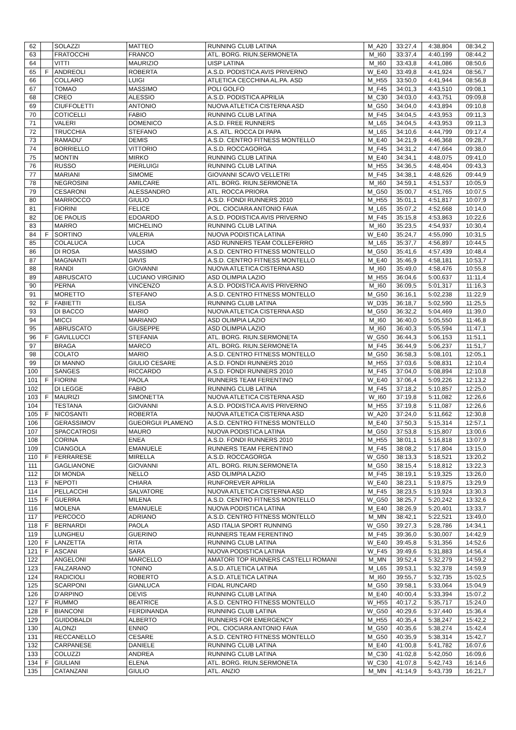| 62 | | SOLAZZI | MATTEO | RUNNING CLUB LATINA | M_A20 | 33:27,4 | 4:38,804 | 08:34,2 |
| 63 | | FRATOCCHI | FRANCO | ATL. BORG. RIUN.SERMONETA | M_I60 | 33:37,4 | 4:40,199 | 08:44,2 |
| 64 | | VITTI | MAURIZIO | UISP LATINA | M_I60 | 33:43,8 | 4:41,086 | 08:50,6 |
| 65 | F | ANDREOLI | ROBERTA | A.S.D. PODISTICA AVIS PRIVERNO | W_E40 | 33:49,8 | 4:41,924 | 08:56,7 |
| 66 | | COLLARO | LUIGI | ATLETICA CECCHINA AL.PA. ASD | M_H55 | 33:50,0 | 4:41,944 | 08:56,8 |
| 67 | | TOMAO | MASSIMO | POLI GOLFO | M_F45 | 34:01,3 | 4:43,510 | 09:08,1 |
| 68 | | CREO | ALESSIO | A.S.D. PODISTICA APRILIA | M_C30 | 34:03,0 | 4:43,751 | 09:09,8 |
| 69 | | CIUFFOLETTI | ANTONIO | NUOVA ATLETICA CISTERNA ASD | M_G50 | 34:04,0 | 4:43,894 | 09:10,8 |
| 70 | | COTICELLI | FABIO | RUNNING CLUB LATINA | M_F45 | 34:04,5 | 4:43,953 | 09:11,3 |
| 71 | | VALERI | DOMENICO | A.S.D. FREE RUNNERS | M_L65 | 34:04,5 | 4:43,953 | 09:11,3 |
| 72 | | TRUCCHIA | STEFANO | A.S. ATL. ROCCA DI PAPA | M_L65 | 34:10,6 | 4:44,799 | 09:17,4 |
| 73 | | RAMADU' | DEMIS | A.S.D. CENTRO FITNESS MONTELLO | M_E40 | 34:21,9 | 4:46,368 | 09:28,7 |
| 74 | | BORRIELLO | VITTORIO | A.S.D. ROCCAGORGA | M_F45 | 34:31,2 | 4:47,664 | 09:38,0 |
| 75 | | MONTIN | MIRKO | RUNNING CLUB LATINA | M_E40 | 34:34,1 | 4:48,075 | 09:41,0 |
| 76 | | RUSSO | PIERLUIGI | RUNNING CLUB LATINA | M_H55 | 34:36,5 | 4:48,404 | 09:43,3 |
| 77 | | MARIANI | SIMOME | GIOVANNI SCAVO VELLETRI | M_F45 | 34:38,1 | 4:48,626 | 09:44,9 |
| 78 | | NEGROSINI | AMILCARE | ATL. BORG. RIUN.SERMONETA | M_I60 | 34:59,1 | 4:51,537 | 10:05,9 |
| 79 | | CESARONI | ALESSANDRO | ATL. ROCCA PRIORA | M_G50 | 35:00,7 | 4:51,765 | 10:07,5 |
| 80 | | MARROCCO | GIULIO | A.S.D. FONDI RUNNERS 2010 | M_H55 | 35:01,1 | 4:51,817 | 10:07,9 |
| 81 | | FIORINI | FELICE | POL. CIOCIARA ANTONIO FAVA | M_L65 | 35:07,2 | 4:52,668 | 10:14,0 |
| 82 | | DE PAOLIS | EDOARDO | A.S.D. PODISTICA AVIS PRIVERNO | M_F45 | 35:15,8 | 4:53,863 | 10:22,6 |
| 83 | | MARRO | MICHELINO | RUNNING CLUB LATINA | M_I60 | 35:23,5 | 4:54,937 | 10:30,4 |
| 84 | F | SORTINO | VALERIA | NUOVA PODISTICA LATINA | W_E40 | 35:24,7 | 4:55,090 | 10:31,5 |
| 85 | | COLALUCA | LUCA | ASD RUNNERS TEAM COLLEFERRO | M_L65 | 35:37,7 | 4:56,897 | 10:44,5 |
| 86 | | DI ROSA | MASSIMO | A.S.D. CENTRO FITNESS MONTELLO | M_G50 | 35:41,6 | 4:57,439 | 10:48,4 |
| 87 | | MAGNANTI | DAVIS | A.S.D. CENTRO FITNESS MONTELLO | M_E40 | 35:46,9 | 4:58,181 | 10:53,7 |
| 88 | | RANDI | GIOVANNI | NUOVA ATLETICA CISTERNA ASD | M_I60 | 35:49,0 | 4:58,476 | 10:55,8 |
| 89 | | ABRUSCATO | LUCIANO VIRGINIO | ASD OLIMPIA LAZIO | M_H55 | 36:04,6 | 5:00,637 | 11:11,4 |
| 90 | | PERNA | VINCENZO | A.S.D. PODISTICA AVIS PRIVERNO | M_I60 | 36:09,5 | 5:01,317 | 11:16,3 |
| 91 | | MORETTO | STEFANO | A.S.D. CENTRO FITNESS MONTELLO | M_G50 | 36:16,1 | 5:02,238 | 11:22,9 |
| 92 | F | FABIETTI | ELISA | RUNNING CLUB LATINA | W_D35 | 36:18,7 | 5:02,590 | 11:25,5 |
| 93 | | DI BACCO | MARIO | NUOVA ATLETICA CISTERNA ASD | M_G50 | 36:32,2 | 5:04,469 | 11:39,0 |
| 94 | | MICCI | MARIANO | ASD OLIMPIA LAZIO | M_I60 | 36:40,0 | 5:05,550 | 11:46,8 |
| 95 | | ABRUSCATO | GIUSEPPE | ASD OLIMPIA LAZIO | M_I60 | 36:40,3 | 5:05,594 | 11:47,1 |
| 96 | F | GAVILLUCCI | STEFANIA | ATL. BORG. RIUN.SERMONETA | W_G50 | 36:44,3 | 5:06,153 | 11:51,1 |
| 97 | | BRAGA | MARCO | ATL. BORG. RIUN.SERMONETA | M_F45 | 36:44,9 | 5:06,237 | 11:51,7 |
| 98 | | COLATO | MARIO | A.S.D. CENTRO FITNESS MONTELLO | M_G50 | 36:58,3 | 5:08,101 | 12:05,1 |
| 99 | | DI MANNO | GIULIO CESARE | A.S.D. FONDI RUNNERS 2010 | M_H55 | 37:03,6 | 5:08,831 | 12:10,4 |
| 100 | | SANGES | RICCARDO | A.S.D. FONDI RUNNERS 2010 | M_F45 | 37:04,0 | 5:08,894 | 12:10,8 |
| 101 | F | FIORINI | PAOLA | RUNNERS TEAM FERENTINO | W_E40 | 37:06,4 | 5:09,226 | 12:13,2 |
| 102 | | DI LEGGE | FABIO | RUNNING CLUB LATINA | M_F45 | 37:18,2 | 5:10,857 | 12:25,0 |
| 103 | F | MAURIZI | SIMONETTA | NUOVA ATLETICA CISTERNA ASD | W_I60 | 37:19,8 | 5:11,082 | 12:26,6 |
| 104 | | TESTANA | GIOVANNI | A.S.D. PODISTICA AVIS PRIVERNO | M_H55 | 37:19,8 | 5:11,087 | 12:26,6 |
| 105 | F | NICOSANTI | ROBERTA | NUOVA ATLETICA CISTERNA ASD | W_A20 | 37:24,0 | 5:11,662 | 12:30,8 |
| 106 | | GERASSIMOV | GUEORGUI PLAMENO | A.S.D. CENTRO FITNESS MONTELLO | M_E40 | 37:50,3 | 5:15,314 | 12:57,1 |
| 107 | | SPACCATROSI | MAURO | NUOVA PODISTICA LATINA | M_G50 | 37:53,8 | 5:15,807 | 13:00,6 |
| 108 | | CORINA | ENEA | A.S.D. FONDI RUNNERS 2010 | M_H55 | 38:01,1 | 5:16,818 | 13:07,9 |
| 109 | | CIANGOLA | EMANUELE | RUNNERS TEAM FERENTINO | M_F45 | 38:08,2 | 5:17,804 | 13:15,0 |
| 110 | F | FERRARESE | MIRELLA | A.S.D. ROCCAGORGA | W_G50 | 38:13,3 | 5:18,521 | 13:20,2 |
| 111 | | GAGLIANONE | GIOVANNI | ATL. BORG. RIUN.SERMONETA | M_G50 | 38:15,4 | 5:18,812 | 13:22,3 |
| 112 | | DI MONDA | NELLO | ASD OLIMPIA LAZIO | M_F45 | 38:19,1 | 5:19,325 | 13:26,0 |
| 113 | F | NEPOTI | CHIARA | RUNFOREVER APRILIA | W_E40 | 38:23,1 | 5:19,875 | 13:29,9 |
| 114 | | PELLACCHI | SALVATORE | NUOVA ATLETICA CISTERNA ASD | M_F45 | 38:23,5 | 5:19,924 | 13:30,3 |
| 115 | F | GUERRA | MILENA | A.S.D. CENTRO FITNESS MONTELLO | W_G50 | 38:25,7 | 5:20,242 | 13:32,6 |
| 116 | | MOLENA | EMANUELE | NUOVA PODISTICA LATINA | M_E40 | 38:26,9 | 5:20,401 | 13:33,7 |
| 117 | | PERCOCO | ADRIANO | A.S.D. CENTRO FITNESS MONTELLO | M_MN | 38:42,1 | 5:22,521 | 13:49,0 |
| 118 | F | BERNARDI | PAOLA | ASD ITALIA SPORT RUNNING | W_G50 | 39:27,3 | 5:28,786 | 14:34,1 |
| 119 | | LUNGHEU | GUERINO | RUNNERS TEAM FERENTINO | M_F45 | 39:36,0 | 5:30,007 | 14:42,9 |
| 120 | F | LANZETTA | RITA | RUNNING CLUB LATINA | W_E40 | 39:45,8 | 5:31,356 | 14:52,6 |
| 121 | F | ASCANI | SARA | NUOVA PODISTICA LATINA | W_F45 | 39:49,6 | 5:31,883 | 14:56,4 |
| 122 | | ANGELONI | MARCELLO | AMATORI TOP RUNNERS CASTELLI ROMANI | M_MN | 39:52,4 | 5:32,279 | 14:59,2 |
| 123 | | FALZARANO | TONINO | A.S.D. ATLETICA LATINA | M_L65 | 39:53,1 | 5:32,378 | 14:59,9 |
| 124 | | RADICIOLI | ROBERTO | A.S.D. ATLETICA LATINA | M_I60 | 39:55,7 | 5:32,735 | 15:02,5 |
| 125 | | SCARPONI | GIANLUCA | FIDAL RUNCARD | M_G50 | 39:58,1 | 5:33,064 | 15:04,9 |
| 126 | | D'ARPINO | DEVIS | RUNNING CLUB LATINA | M_E40 | 40:00,4 | 5:33,394 | 15:07,2 |
| 127 | F | RUMMO | BEATRICE | A.S.D. CENTRO FITNESS MONTELLO | W_H55 | 40:17,2 | 5:35,717 | 15:24,0 |
| 128 | F | BIANCONI | FERDINANDA | RUNNING CLUB LATINA | W_G50 | 40:29,6 | 5:37,440 | 15:36,4 |
| 129 | | GUIDOBALDI | ALBERTO | RUNNERS FOR EMERGENCY | M_H55 | 40:35,4 | 5:38,247 | 15:42,2 |
| 130 | | ALONZI | ENNIO | POL. CIOCIARA ANTONIO FAVA | M_G50 | 40:35,6 | 5:38,274 | 15:42,4 |
| 131 | | RECCANELLO | CESARE | A.S.D. CENTRO FITNESS MONTELLO | M_G50 | 40:35,9 | 5:38,314 | 15:42,7 |
| 132 | | CARPANESE | DANIELE | RUNNING CLUB LATINA | M_E40 | 41:00,8 | 5:41,782 | 16:07,6 |
| 133 | | COLUZZI | ANDREA | RUNNING CLUB LATINA | M_C30 | 41:02,8 | 5:42,050 | 16:09,6 |
| 134 | F | GIULIANI | ELENA | ATL. BORG. RIUN.SERMONETA | W_C30 | 41:07,8 | 5:42,743 | 16:14,6 |
| 135 | | CATANZANI | GIULIO | ATL. ANZIO | M_MN | 41:14,9 | 5:43,739 | 16:21,7 |